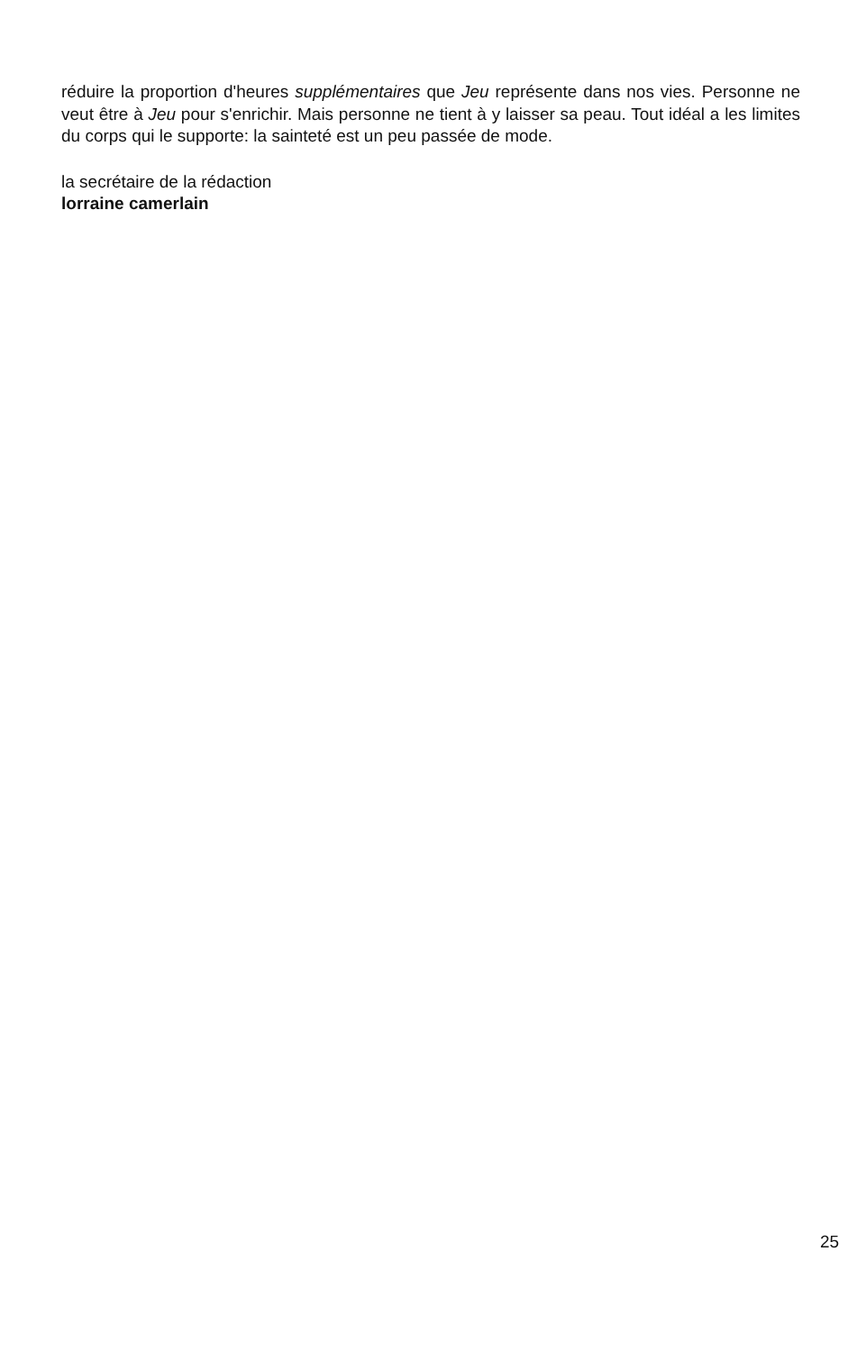réduire la proportion d'heures supplémentaires que Jeu représente dans nos vies. Personne ne veut être à Jeu pour s'enrichir. Mais personne ne tient à y laisser sa peau. Tout idéal a les limites du corps qui le supporte: la sainteté est un peu passée de mode.
la secrétaire de la rédaction
lorraine camerlain
25